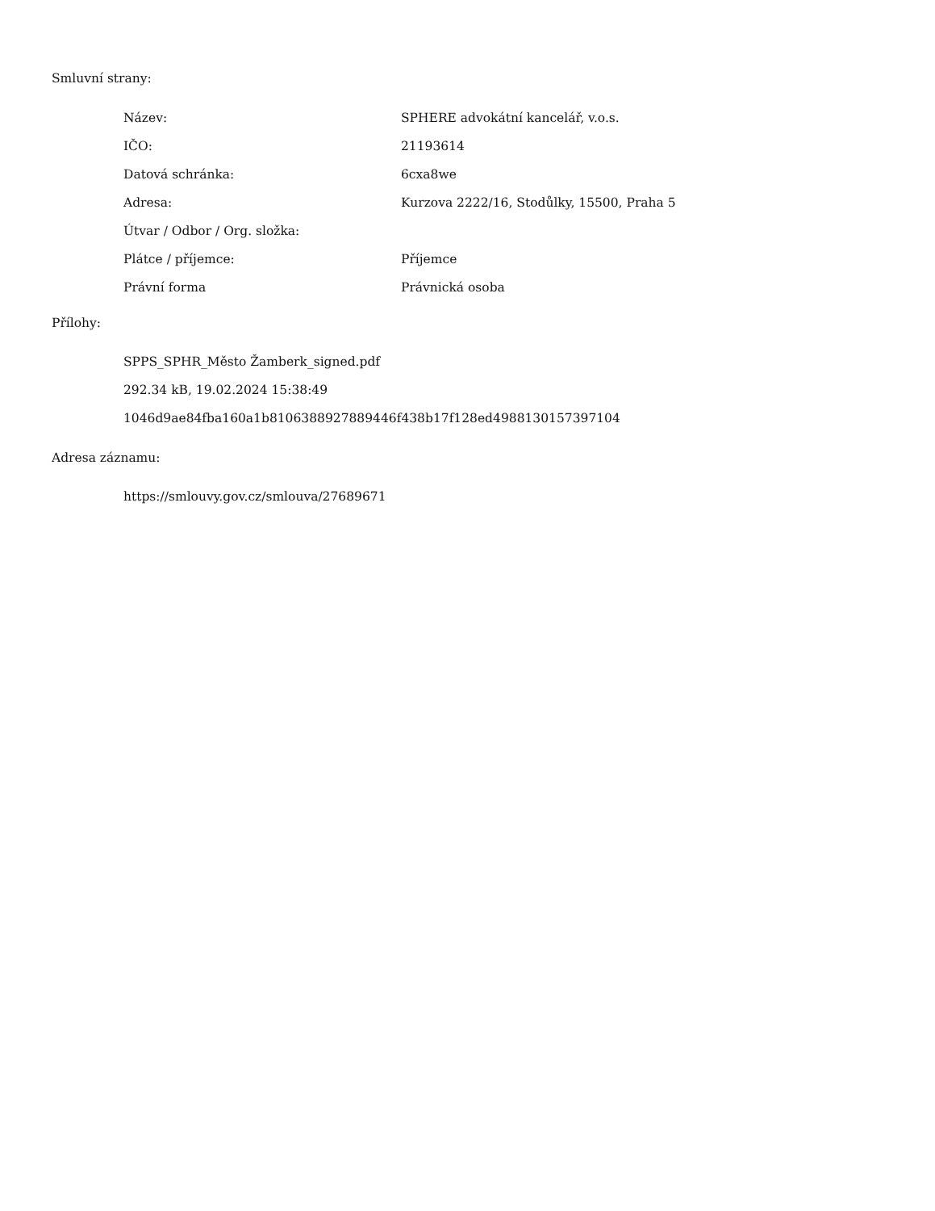Smluvní strany:
| Název: | SPHERE advokátní kancelář, v.o.s. |
| IČO: | 21193614 |
| Datová schránka: | 6cxa8we |
| Adresa: | Kurzova 2222/16, Stodůlky, 15500, Praha 5 |
| Útvar / Odbor / Org. složka: | |
| Plátce / příjemce: | Příjemce |
| Právní forma | Právnická osoba |
Přílohy:
SPPS_SPHR_Město Žamberk_signed.pdf
292.34 kB, 19.02.2024 15:38:49
1046d9ae84fba160a1b8106388927889446f438b17f128ed4988130157397104
Adresa záznamu:
https://smlouvy.gov.cz/smlouva/27689671